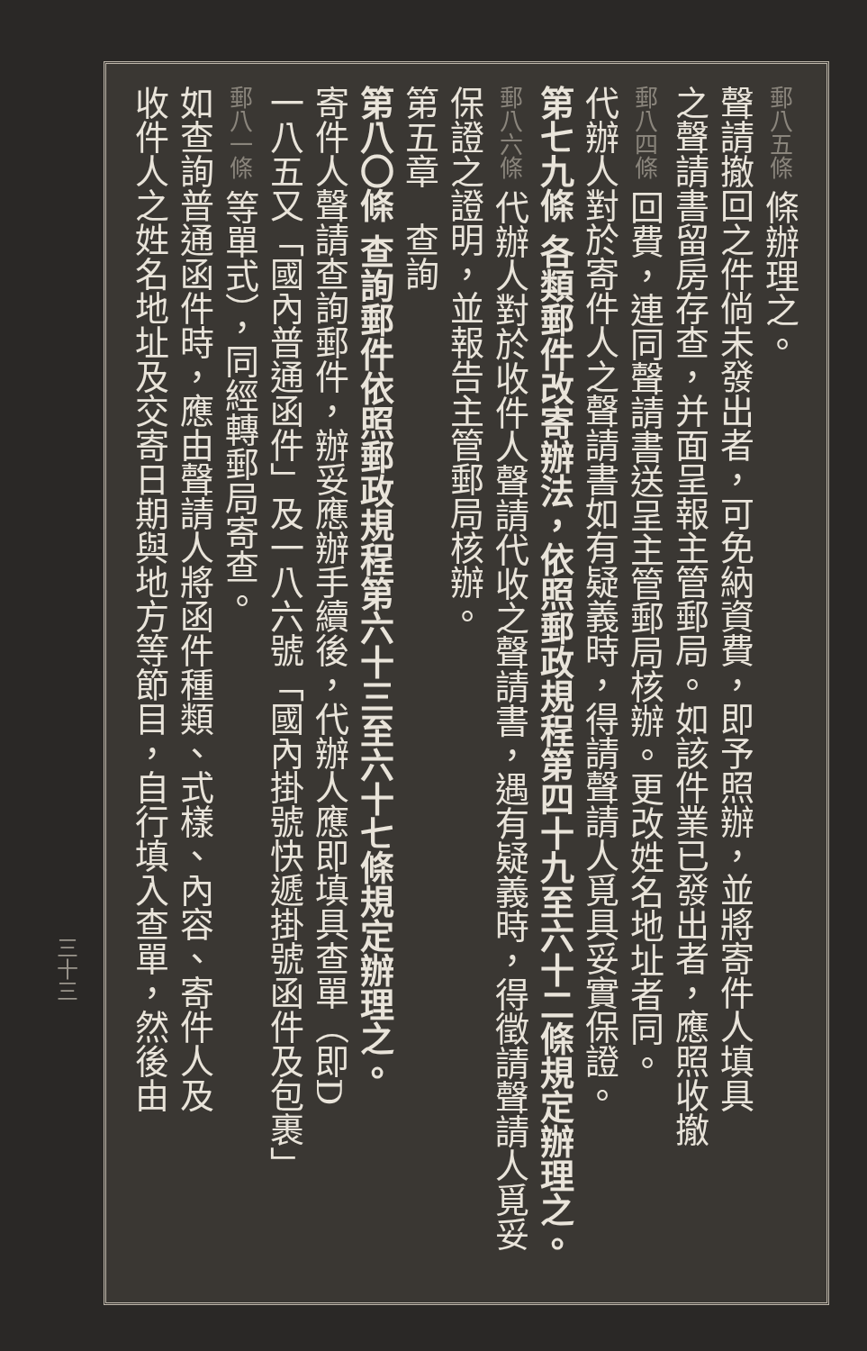郵八五條 條辦理之。
聲請撤回之件倘未發出者，可免納資費，即予照辦，並將寄件人填具
之聲請書留房存查，并面呈報主管郵局。如該件業已發出者，應照收撤
郵八四條 回費，連同聲請書送呈主管郵局核辦。更改姓名地址者同。
代辦人對於寄件人之聲請書如有疑義時，得請聲請人覓具妥實保證。
第七九條 各類郵件改寄辦法，依照郵政規程第四十九至六十二條規定辦理之。
郵八六條 代辦人對於收件人聲請代收之聲請書，遇有疑義時，得徵請聲請人覓妥
保證之證明，並報告主管郵局核辦。
第五章　查詢
第八〇條 查詢郵件依照郵政規程第六十三至六十七條規定辦理之。
寄件人聲請查詢郵件，辦妥應辦手續後，代辦人應即填具查單（即D
一八五又「國內普通函件」及一八六號「國內掛號快遞掛號函件及包裹」
郵八一條 等單式），同經轉郵局寄查。
如查詢普通函件時，應由聲請人將函件種類、式樣、內容、寄件人及
收件人之姓名地址及交寄日期與地方等節目，自行填入查單，然後由
三十三